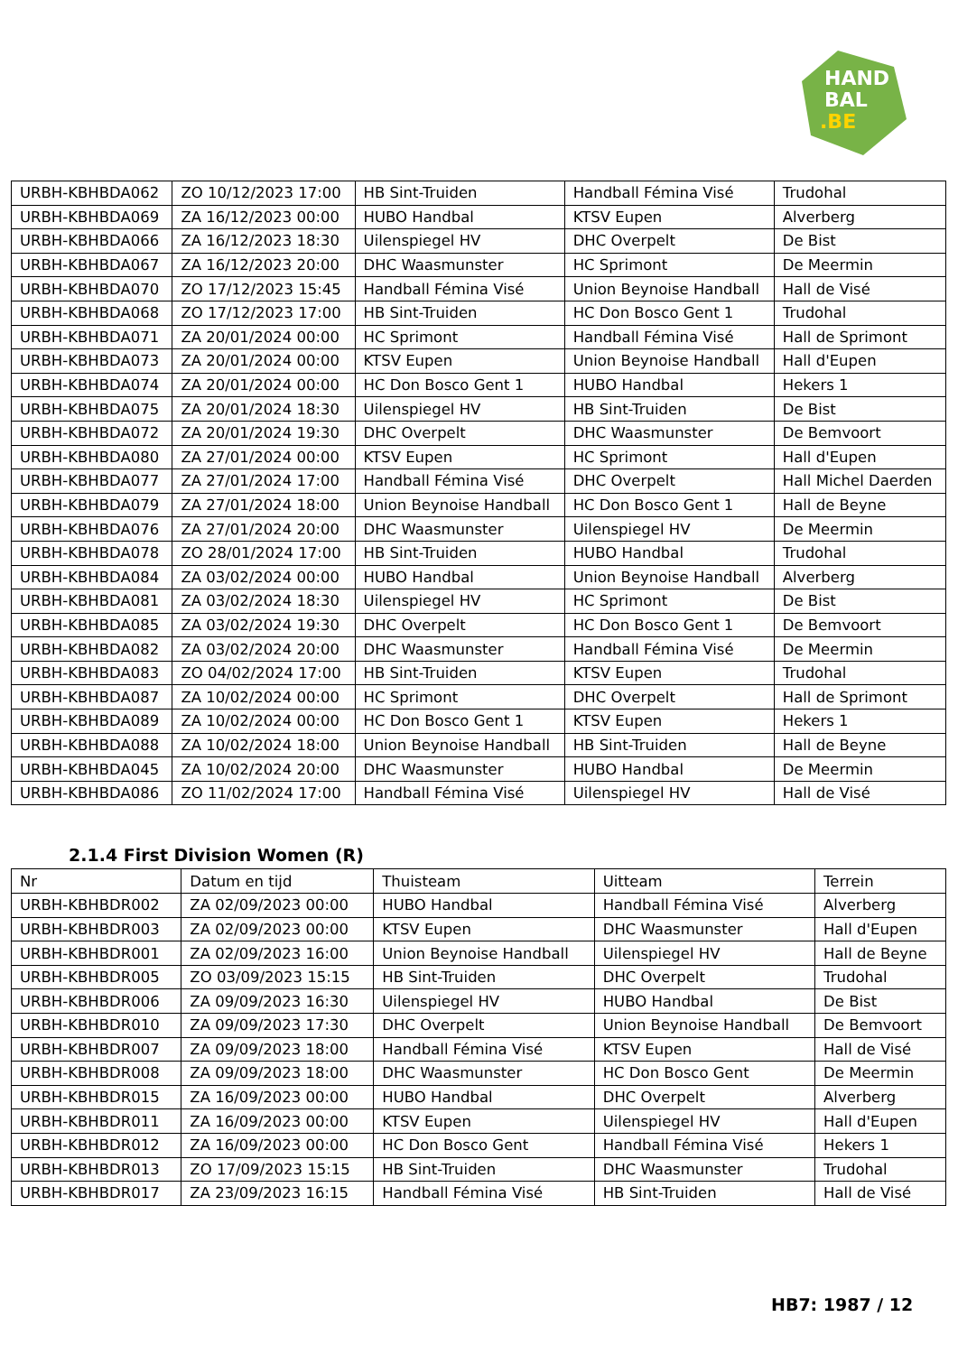HAND
BAL
.BE
| URBH-KBHBDA062 | ZO 10/12/2023 17:00 | HB Sint-Truiden | Handball Fémina Visé | Trudohal |
| URBH-KBHBDA069 | ZA 16/12/2023 00:00 | HUBO Handbal | KTSV Eupen | Alverberg |
| URBH-KBHBDA066 | ZA 16/12/2023 18:30 | Uilenspiegel HV | DHC Overpelt | De Bist |
| URBH-KBHBDA067 | ZA 16/12/2023 20:00 | DHC Waasmunster | HC Sprimont | De Meermin |
| URBH-KBHBDA070 | ZO 17/12/2023 15:45 | Handball Fémina Visé | Union Beynoise Handball | Hall de Visé |
| URBH-KBHBDA068 | ZO 17/12/2023 17:00 | HB Sint-Truiden | HC Don Bosco Gent 1 | Trudohal |
| URBH-KBHBDA071 | ZA 20/01/2024 00:00 | HC Sprimont | Handball Fémina Visé | Hall de Sprimont |
| URBH-KBHBDA073 | ZA 20/01/2024 00:00 | KTSV Eupen | Union Beynoise Handball | Hall d'Eupen |
| URBH-KBHBDA074 | ZA 20/01/2024 00:00 | HC Don Bosco Gent 1 | HUBO Handbal | Hekers 1 |
| URBH-KBHBDA075 | ZA 20/01/2024 18:30 | Uilenspiegel HV | HB Sint-Truiden | De Bist |
| URBH-KBHBDA072 | ZA 20/01/2024 19:30 | DHC Overpelt | DHC Waasmunster | De Bemvoort |
| URBH-KBHBDA080 | ZA 27/01/2024 00:00 | KTSV Eupen | HC Sprimont | Hall d'Eupen |
| URBH-KBHBDA077 | ZA 27/01/2024 17:00 | Handball Fémina Visé | DHC Overpelt | Hall Michel Daerden |
| URBH-KBHBDA079 | ZA 27/01/2024 18:00 | Union Beynoise Handball | HC Don Bosco Gent 1 | Hall de Beyne |
| URBH-KBHBDA076 | ZA 27/01/2024 20:00 | DHC Waasmunster | Uilenspiegel HV | De Meermin |
| URBH-KBHBDA078 | ZO 28/01/2024 17:00 | HB Sint-Truiden | HUBO Handbal | Trudohal |
| URBH-KBHBDA084 | ZA 03/02/2024 00:00 | HUBO Handbal | Union Beynoise Handball | Alverberg |
| URBH-KBHBDA081 | ZA 03/02/2024 18:30 | Uilenspiegel HV | HC Sprimont | De Bist |
| URBH-KBHBDA085 | ZA 03/02/2024 19:30 | DHC Overpelt | HC Don Bosco Gent 1 | De Bemvoort |
| URBH-KBHBDA082 | ZA 03/02/2024 20:00 | DHC Waasmunster | Handball Fémina Visé | De Meermin |
| URBH-KBHBDA083 | ZO 04/02/2024 17:00 | HB Sint-Truiden | KTSV Eupen | Trudohal |
| URBH-KBHBDA087 | ZA 10/02/2024 00:00 | HC Sprimont | DHC Overpelt | Hall de Sprimont |
| URBH-KBHBDA089 | ZA 10/02/2024 00:00 | HC Don Bosco Gent 1 | KTSV Eupen | Hekers 1 |
| URBH-KBHBDA088 | ZA 10/02/2024 18:00 | Union Beynoise Handball | HB Sint-Truiden | Hall de Beyne |
| URBH-KBHBDA045 | ZA 10/02/2024 20:00 | DHC Waasmunster | HUBO Handbal | De Meermin |
| URBH-KBHBDA086 | ZO 11/02/2024 17:00 | Handball Fémina Visé | Uilenspiegel HV | Hall de Visé |
2.1.4 First Division Women (R)
| Nr | Datum en tijd | Thuisteam | Uitteam | Terrein |
| --- | --- | --- | --- | --- |
| URBH-KBHBDR002 | ZA 02/09/2023 00:00 | HUBO Handbal | Handball Fémina Visé | Alverberg |
| URBH-KBHBDR003 | ZA 02/09/2023 00:00 | KTSV Eupen | DHC Waasmunster | Hall d'Eupen |
| URBH-KBHBDR001 | ZA 02/09/2023 16:00 | Union Beynoise Handball | Uilenspiegel HV | Hall de Beyne |
| URBH-KBHBDR005 | ZO 03/09/2023 15:15 | HB Sint-Truiden | DHC Overpelt | Trudohal |
| URBH-KBHBDR006 | ZA 09/09/2023 16:30 | Uilenspiegel HV | HUBO Handbal | De Bist |
| URBH-KBHBDR010 | ZA 09/09/2023 17:30 | DHC Overpelt | Union Beynoise Handball | De Bemvoort |
| URBH-KBHBDR007 | ZA 09/09/2023 18:00 | Handball Fémina Visé | KTSV Eupen | Hall de Visé |
| URBH-KBHBDR008 | ZA 09/09/2023 18:00 | DHC Waasmunster | HC Don Bosco Gent | De Meermin |
| URBH-KBHBDR015 | ZA 16/09/2023 00:00 | HUBO Handbal | DHC Overpelt | Alverberg |
| URBH-KBHBDR011 | ZA 16/09/2023 00:00 | KTSV Eupen | Uilenspiegel HV | Hall d'Eupen |
| URBH-KBHBDR012 | ZA 16/09/2023 00:00 | HC Don Bosco Gent | Handball Fémina Visé | Hekers 1 |
| URBH-KBHBDR013 | ZO 17/09/2023 15:15 | HB Sint-Truiden | DHC Waasmunster | Trudohal |
| URBH-KBHBDR017 | ZA 23/09/2023 16:15 | Handball Fémina Visé | HB Sint-Truiden | Hall de Visé |
HB7: 1987 / 12